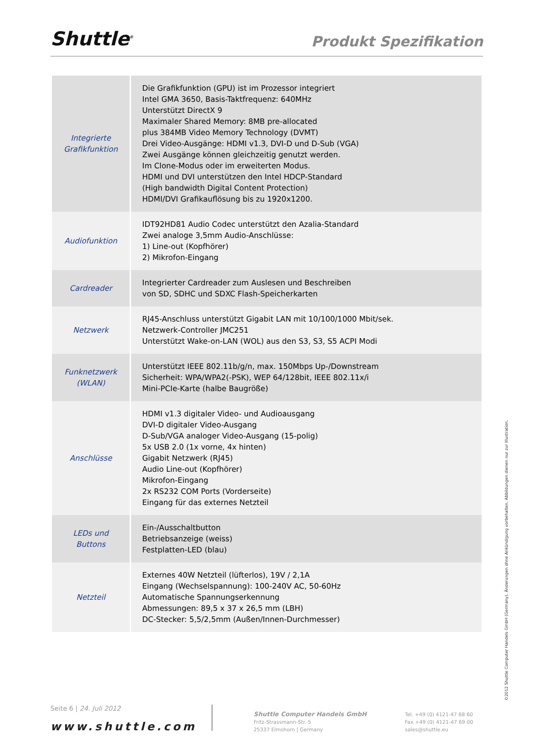Shuttle<sup>®</sup> Produkt Spezifikation
| Integrierte Grafikfunktion | Die Grafikfunktion (GPU) ist im Prozessor integriert Intel GMA 3650, Basis-Taktfrequenz: 640MHz Unterstützt DirectX 9 Maximaler Shared Memory: 8MB pre-allocated plus 384MB Video Memory Technology (DVMT) Drei Video-Ausgänge: HDMI v1.3, DVI-D und D-Sub (VGA) Zwei Ausgänge können gleichzeitig genutzt werden. Im Clone-Modus oder im erweiterten Modus. HDMI und DVI unterstützen den Intel HDCP-Standard (High bandwidth Digital Content Protection) HDMI/DVI Grafikauflösung bis zu 1920x1200. |
| Audiofunktion | IDT92HD81 Audio Codec unterstützt den Azalia-Standard Zwei analoge 3,5mm Audio-Anschlüsse: 1) Line-out (Kopfhörer) 2) Mikrofon-Eingang |
| Cardreader | Integrierter Cardreader zum Auslesen und Beschreiben von SD, SDHC und SDXC Flash-Speicherkarten |
| Netzwerk | RJ45-Anschluss unterstützt Gigabit LAN mit 10/100/1000 Mbit/sek. Netzwerk-Controller JMC251 Unterstützt Wake-on-LAN (WOL) aus den S3, S3, S5 ACPI Modi |
| Funknetzwerk (WLAN) | Unterstützt IEEE 802.11b/g/n, max. 150Mbps Up-/Downstream Sicherheit: WPA/WPA2(-PSK), WEP 64/128bit, IEEE 802.11x/i Mini-PCIe-Karte (halbe Baugröße) |
| Anschlüsse | HDMI v1.3 digitaler Video- und Audioausgang DVI-D digitaler Video-Ausgang D-Sub/VGA analoger Video-Ausgang (15-polig) 5x USB 2.0 (1x vorne, 4x hinten) Gigabit Netzwerk (RJ45) Audio Line-out (Kopfhörer) Mikrofon-Eingang 2x RS232 COM Ports (Vorderseite) Eingang für das externes Netzteil |
| LEDs und Buttons | Ein-/Ausschaltbutton Betriebsanzeige (weiss) Festplatten-LED (blau) |
| Netzteil | Externes 40W Netzteil (lüfterlos), 19V / 2,1A Eingang (Wechselspannung): 100-240V AC, 50-60Hz Automatische Spannungserkennung Abmessungen: 89,5 x 37 x 26,5 mm (LBH) DC-Stecker: 5,5/2,5mm (Außen/Innen-Durchmesser) |
Seite 6 | 24. Juli 2012
www.shuttle.com
Shuttle Computer Handels GmbH
Fritz-Strassmann-Str. 5
25337 Elmshorn | Germany
Tel. +49 (0) 4121-47 68 60
Fax +49 (0) 4121-47 69 00
sales@shuttle.eu
©2012 Shuttle Computer Handels GmbH (Germany). Änderungen ohne Ankündigung vorbehalten. Abbildungen dienen nur zur Illustration.